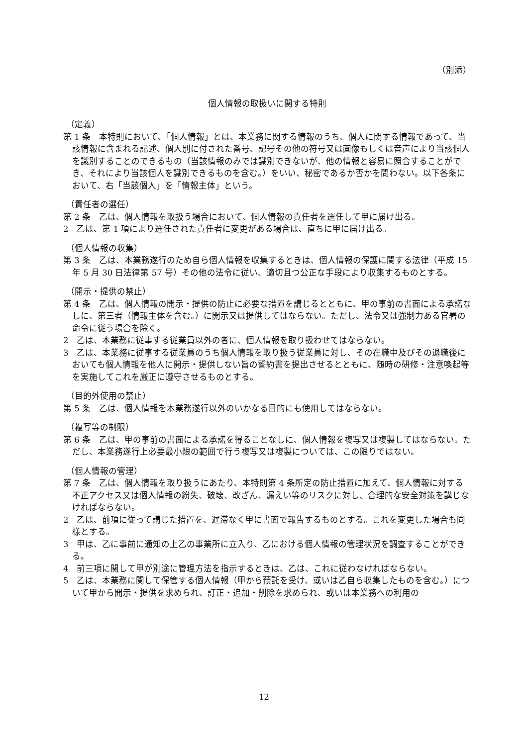（別添）
個人情報の取扱いに関する特則
（定義）
第 1 条　本特則において、「個人情報」とは、本業務に関する情報のうち、個人に関する情報であって、当該情報に含まれる記述、個人別に付された番号、記号その他の符号又は画像もしくは音声により当該個人を識別することのできるもの（当該情報のみでは識別できないが、他の情報と容易に照合することができ、それにより当該個人を識別できるものを含む。）をいい、秘密であるか否かを問わない。以下各条において、右「当該個人」を「情報主体」という。
（責任者の選任）
第 2 条　乙は、個人情報を取扱う場合において、個人情報の責任者を選任して甲に届け出る。
2　乙は、第 1 項により選任された責任者に変更がある場合は、直ちに甲に届け出る。
（個人情報の収集）
第 3 条　乙は、本業務遂行のため自ら個人情報を収集するときは、個人情報の保護に関する法律（平成 15 年 5 月 30 日法律第 57 号）その他の法令に従い、適切且つ公正な手段により収集するものとする。
（開示・提供の禁止）
第 4 条　乙は、個人情報の開示・提供の防止に必要な措置を講じるとともに、甲の事前の書面による承諾なしに、第三者（情報主体を含む。）に開示又は提供してはならない。ただし、法令又は強制力ある官署の命令に従う場合を除く。
2　乙は、本業務に従事する従業員以外の者に、個人情報を取り扱わせてはならない。
3　乙は、本業務に従事する従業員のうち個人情報を取り扱う従業員に対し、その在職中及びその退職後においても個人情報を他人に開示・提供しない旨の誓約書を提出させるとともに、随時の研修・注意喚起等を実施してこれを厳正に遵守させるものとする。
（目的外使用の禁止）
第 5 条　乙は、個人情報を本業務遂行以外のいかなる目的にも使用してはならない。
（複写等の制限）
第 6 条　乙は、甲の事前の書面による承諾を得ることなしに、個人情報を複写又は複製してはならない。ただし、本業務遂行上必要最小限の範囲で行う複写又は複製については、この限りではない。
（個人情報の管理）
第 7 条　乙は、個人情報を取り扱うにあたり、本特則第 4 条所定の防止措置に加えて、個人情報に対する不正アクセス又は個人情報の紛失、破壊、改ざん、漏えい等のリスクに対し、合理的な安全対策を講じなければならない。
2　乙は、前項に従って講じた措置を、遅滞なく甲に書面で報告するものとする。これを変更した場合も同様とする。
3　甲は、乙に事前に通知の上乙の事業所に立入り、乙における個人情報の管理状況を調査することができる。
4　前三項に関して甲が別途に管理方法を指示するときは、乙は、これに従わなければならない。
5　乙は、本業務に関して保管する個人情報（甲から預託を受け、或いは乙自ら収集したものを含む。）について甲から開示・提供を求められ、訂正・追加・削除を求められ、或いは本業務への利用の
12